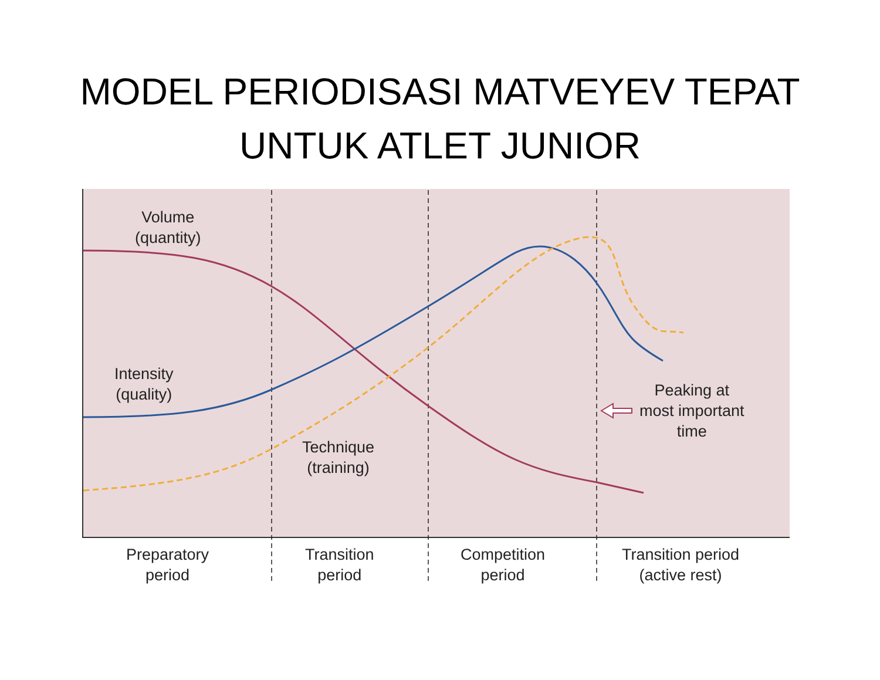MODEL PERIODISASI MATVEYEV TEPAT
UNTUK ATLET JUNIOR
Volume
(quantity)
Intensity
(quality)
Technique
(training)
Peaking at
most important
time
Preparatory
period
Transition
period
Competition
period
Transition period
(active rest)